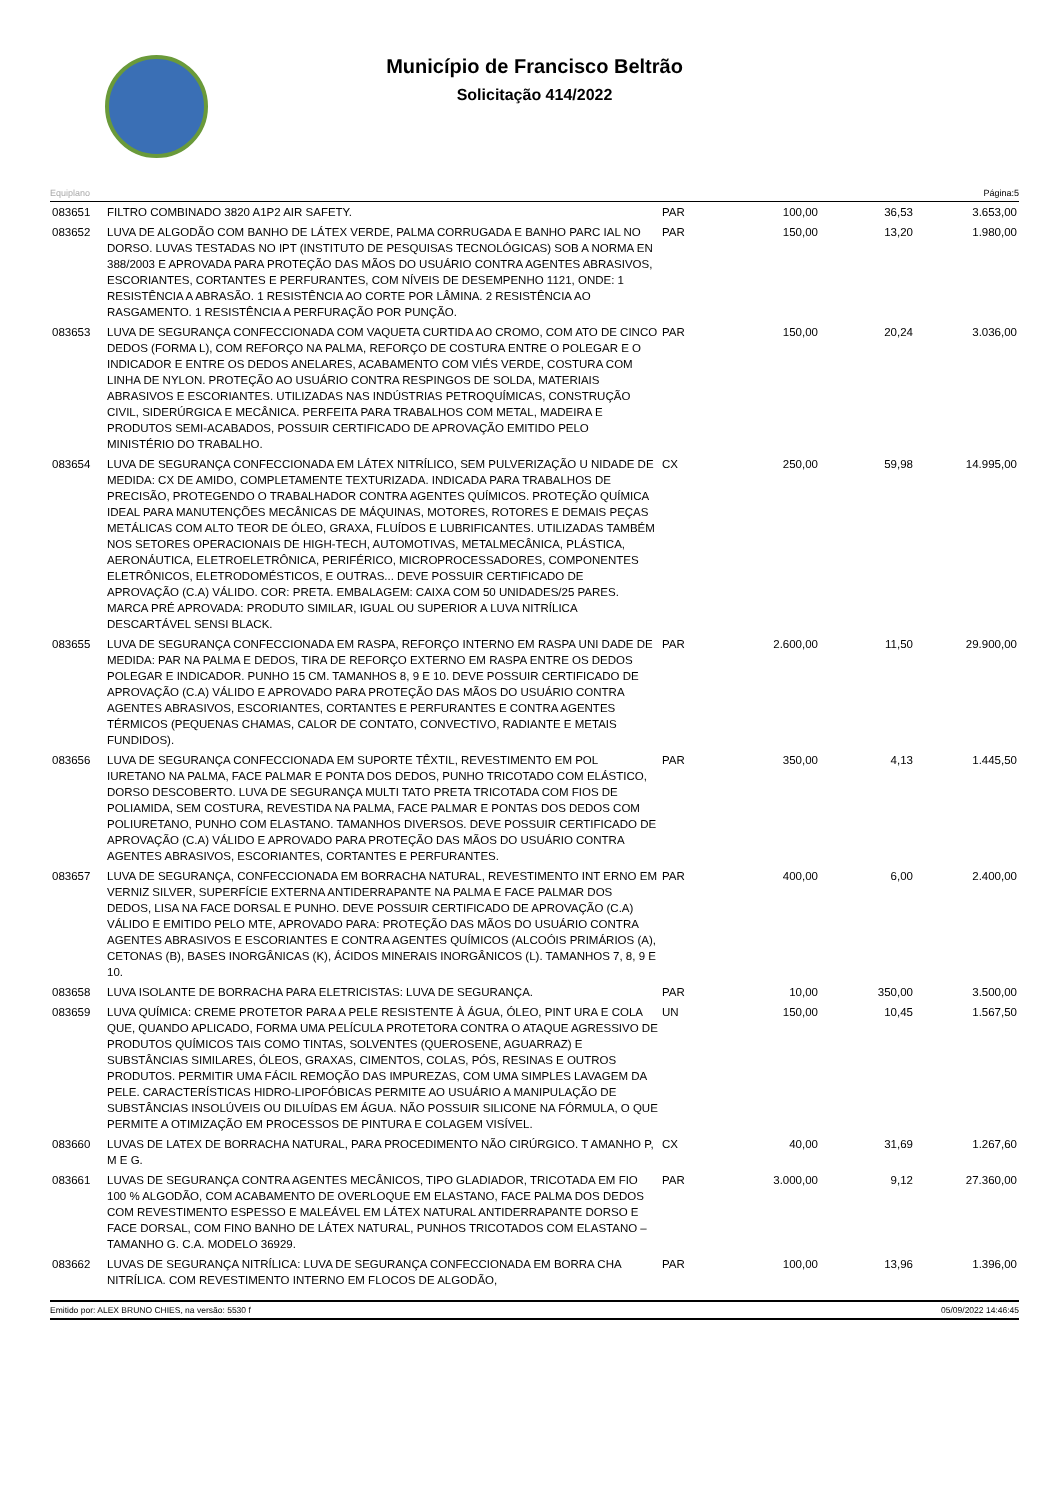Município de Francisco Beltrão
Solicitação 414/2022
Equiplano Página:5
| 083651 | FILTRO COMBINADO 3820 A1P2 AIR SAFETY. | PAR | 100,00 | 36,53 | 3.653,00 |
| 083652 | LUVA DE ALGODÃO COM BANHO DE LÁTEX VERDE, PALMA CORRUGADA E BANHO PARC IAL NO DORSO. LUVAS TESTADAS NO IPT (INSTITUTO DE PESQUISAS TECNOLÓGICAS) SOB A NORMA EN 388/2003 E APROVADA PARA PROTEÇÃO DAS MÃOS DO USUÁRIO CONTRA AGENTES ABRASIVOS, ESCORIANTES, CORTANTES E PERFURANTES, COM NÍVEIS DE DESEMPENHO 1121, ONDE: 1 RESISTÊNCIA A ABRASÃO. 1 RESISTÊNCIA AO CORTE POR LÂMINA. 2 RESISTÊNCIA AO RASGAMENTO. 1 RESISTÊNCIA A PERFURAÇÃO POR PUNÇÃO. | PAR | 150,00 | 13,20 | 1.980,00 |
| 083653 | LUVA DE SEGURANÇA CONFECCIONADA COM VAQUETA CURTIDA AO CROMO, COM ATO DE CINCO DEDOS (FORMA L), COM REFORÇO NA PALMA, REFORÇO DE COSTURA ENTRE O POLEGAR E O INDICADOR E ENTRE OS DEDOS ANELARES, ACABAMENTO COM VIÉS VERDE, COSTURA COM LINHA DE NYLON. PROTEÇÃO AO USUÁRIO CONTRA RESPINGOS DE SOLDA, MATERIAIS ABRASIVOS E ESCORIANTES. UTILIZADAS NAS INDÚSTRIAS PETROQUÍMICAS, CONSTRUÇÃO CIVIL, SIDERÚRGICA E MECÂNICA. PERFEITA PARA TRABALHOS COM METAL, MADEIRA E PRODUTOS SEMI-ACABADOS, POSSUIR CERTIFICADO DE APROVAÇÃO EMITIDO PELO MINISTÉRIO DO TRABALHO. | PAR | 150,00 | 20,24 | 3.036,00 |
| 083654 | LUVA DE SEGURANÇA CONFECCIONADA EM LÁTEX NITRÍLICO, SEM PULVERIZAÇÃO U NIDADE DE MEDIDA: CX DE AMIDO, COMPLETAMENTE TEXTURIZADA. INDICADA PARA TRABALHOS DE PRECISÃO, PROTEGENDO O TRABALHADOR CONTRA AGENTES QUÍMICOS. PROTEÇÃO QUÍMICA IDEAL PARA MANUTENÇÕES MECÂNICAS DE MÁQUINAS, MOTORES, ROTORES E DEMAIS PEÇAS METÁLICAS COM ALTO TEOR DE ÓLEO, GRAXA, FLUÍDOS E LUBRIFICANTES. UTILIZADAS TAMBÉM NOS SETORES OPERACIONAIS DE HIGH-TECH, AUTOMOTIVAS, METALMECÂNICA, PLÁSTICA, AERONÁUTICA, ELETROELETRÔNICA, PERIFÉRICO, MICROPROCESSADORES, COMPONENTES ELETRÔNICOS, ELETRODOMÉSTICOS, E OUTRAS... DEVE POSSUIR CERTIFICADO DE APROVAÇÃO (C.A) VÁLIDO. COR: PRETA. EMBALAGEM: CAIXA COM 50 UNIDADES/25 PARES. MARCA PRÉ APROVADA: PRODUTO SIMILAR, IGUAL OU SUPERIOR A LUVA NITRÍLICA DESCARTÁVEL SENSI BLACK. | CX | 250,00 | 59,98 | 14.995,00 |
| 083655 | LUVA DE SEGURANÇA CONFECCIONADA EM RASPA, REFORÇO INTERNO EM RASPA UNI DADE DE MEDIDA: PAR NA PALMA E DEDOS, TIRA DE REFORÇO EXTERNO EM RASPA ENTRE OS DEDOS POLEGAR E INDICADOR. PUNHO 15 CM. TAMANHOS 8, 9 E 10. DEVE POSSUIR CERTIFICADO DE APROVAÇÃO (C.A) VÁLIDO E APROVADO PARA PROTEÇÃO DAS MÃOS DO USUÁRIO CONTRA AGENTES ABRASIVOS, ESCORIANTES, CORTANTES E PERFURANTES E CONTRA AGENTES TÉRMICOS (PEQUENAS CHAMAS, CALOR DE CONTATO, CONVECTIVO, RADIANTE E METAIS FUNDIDOS). | PAR | 2.600,00 | 11,50 | 29.900,00 |
| 083656 | LUVA DE SEGURANÇA CONFECCIONADA EM SUPORTE TÊXTIL, REVESTIMENTO EM POL IURETANO NA PALMA, FACE PALMAR E PONTA DOS DEDOS, PUNHO TRICOTADO COM ELÁSTICO, DORSO DESCOBERTO. LUVA DE SEGURANÇA MULTI TATO PRETA TRICOTADA COM FIOS DE POLIAMIDA, SEM COSTURA, REVESTIDA NA PALMA, FACE PALMAR E PONTAS DOS DEDOS COM POLIURETANO, PUNHO COM ELASTANO. TAMANHOS DIVERSOS. DEVE POSSUIR CERTIFICADO DE APROVAÇÃO (C.A) VÁLIDO E APROVADO PARA PROTEÇÃO DAS MÃOS DO USUÁRIO CONTRA AGENTES ABRASIVOS, ESCORIANTES, CORTANTES E PERFURANTES. | PAR | 350,00 | 4,13 | 1.445,50 |
| 083657 | LUVA DE SEGURANÇA, CONFECCIONADA EM BORRACHA NATURAL, REVESTIMENTO INT ERNO EM VERNIZ SILVER, SUPERFÍCIE EXTERNA ANTIDERRAPANTE NA PALMA E FACE PALMAR DOS DEDOS, LISA NA FACE DORSAL E PUNHO. DEVE POSSUIR CERTIFICADO DE APROVAÇÃO (C.A) VÁLIDO E EMITIDO PELO MTE, APROVADO PARA: PROTEÇÃO DAS MÃOS DO USUÁRIO CONTRA AGENTES ABRASIVOS E ESCORIANTES E CONTRA AGENTES QUÍMICOS (ALCOÓIS PRIMÁRIOS (A), CETONAS (B), BASES INORGÂNICAS (K), ÁCIDOS MINERAIS INORGÂNICOS (L). TAMANHOS 7, 8, 9 E 10. | PAR | 400,00 | 6,00 | 2.400,00 |
| 083658 | LUVA ISOLANTE DE BORRACHA PARA ELETRICISTAS: LUVA DE SEGURANÇA. | PAR | 10,00 | 350,00 | 3.500,00 |
| 083659 | LUVA QUÍMICA: CREME PROTETOR PARA A PELE RESISTENTE À ÁGUA, ÓLEO, PINT URA E COLA QUE, QUANDO APLICADO, FORMA UMA PELÍCULA PROTETORA CONTRA O ATAQUE AGRESSIVO DE PRODUTOS QUÍMICOS TAIS COMO TINTAS, SOLVENTES (QUEROSENE, AGUARRAZ) E SUBSTÂNCIAS SIMILARES, ÓLEOS, GRAXAS, CIMENTOS, COLAS, PÓS, RESINAS E OUTROS PRODUTOS. PERMITIR UMA FÁCIL REMOÇÃO DAS IMPUREZAS, COM UMA SIMPLES LAVAGEM DA PELE. CARACTERÍSTICAS HIDRO-LIPOFÓBICAS PERMITE AO USUÁRIO A MANIPULAÇÃO DE SUBSTÂNCIAS INSOLÚVEIS OU DILUÍDAS EM ÁGUA. NÃO POSSUIR SILICONE NA FÓRMULA, O QUE PERMITE A OTIMIZAÇÃO EM PROCESSOS DE PINTURA E COLAGEM VISÍVEL. | UN | 150,00 | 10,45 | 1.567,50 |
| 083660 | LUVAS DE LATEX DE BORRACHA NATURAL, PARA PROCEDIMENTO NÃO CIRÚRGICO. T AMANHO P, M E G. | CX | 40,00 | 31,69 | 1.267,60 |
| 083661 | LUVAS DE SEGURANÇA CONTRA AGENTES MECÂNICOS, TIPO GLADIADOR, TRICOTADA EM FIO 100 % ALGODÃO, COM ACABAMENTO DE OVERLOQUE EM ELASTANO, FACE PALMA DOS DEDOS COM REVESTIMENTO ESPESSO E MALEÁVEL EM LÁTEX NATURAL ANTIDERRAPANTE DORSO E FACE DORSAL, COM FINO BANHO DE LÁTEX NATURAL, PUNHOS TRICOTADOS COM ELASTANO – TAMANHO G. C.A. MODELO 36929. | PAR | 3.000,00 | 9,12 | 27.360,00 |
| 083662 | LUVAS DE SEGURANÇA NITRÍLICA: LUVA DE SEGURANÇA CONFECCIONADA EM BORRA CHA NITRÍLICA. COM REVESTIMENTO INTERNO EM FLOCOS DE ALGODÃO, | PAR | 100,00 | 13,96 | 1.396,00 |
Emitido por: ALEX BRUNO CHIES, na versão: 5530 f 05/09/2022 14:46:45